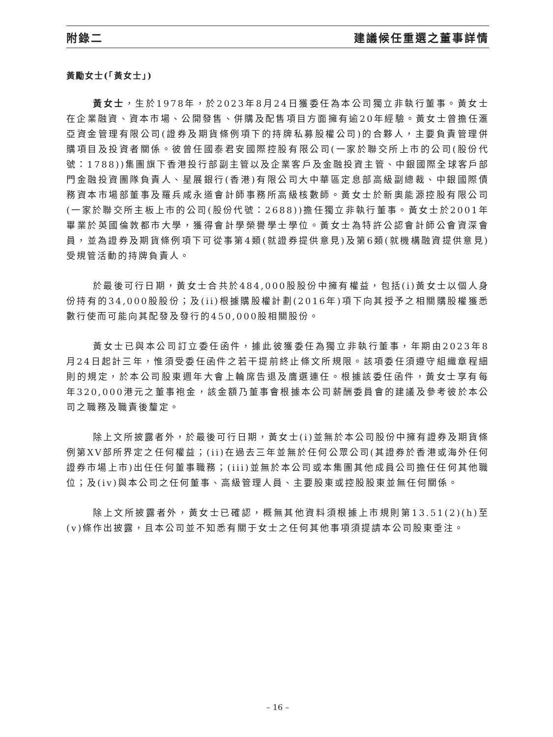附錄二 建議候任重選之董事詳情
黃勵女士(「黃女士」)
黃女士，生於1978年，於2023年8月24日獲委任為本公司獨立非執行董事。黃女士在企業融資、資本市場、公開發售、併購及配售項目方面擁有逾20年經驗。黃女士曾擔任滙亞資金管理有限公司(證券及期貨條例項下的持牌私募股權公司)的合夥人，主要負責管理併購項目及投資者關係。彼曾任國泰君安國際控股有限公司(一家於聯交所上市的公司(股份代號：1788))集團旗下香港投行部副主管以及企業客戶及金融投資主管、中銀國際全球客戶部門金融投資團隊負責人、星展銀行(香港)有限公司大中華區定息部高級副總裁、中銀國際債務資本市場部董事及羅兵咸永道會計師事務所高級核數師。黃女士於新奧能源控股有限公司(一家於聯交所主板上市的公司(股份代號：2688))擔任獨立非執行董事。黃女士於2001年畢業於英國倫敦都市大學，獲得會計學榮譽學士學位。黃女士為特許公認會計師公會資深會員，並為證券及期貨條例項下可從事第4類(就證券提供意見)及第6類(就機構融資提供意見)受規管活動的持牌負責人。
於最後可行日期，黃女士合共於484,000股股份中擁有權益，包括(i)黃女士以個人身份持有的34,000股股份；及(ii)根據購股權計劃(2016年)項下向其授予之相關購股權獲悉數行使而可能向其配發及發行的450,000股相關股份。
黃女士已與本公司訂立委任函件，據此彼獲委任為獨立非執行董事，年期由2023年8月24日起計三年，惟須受委任函件之若干提前終止條文所規限。該項委任須遵守組織章程細則的規定，於本公司股東週年大會上輪席告退及膺選連任。根據該委任函件，黃女士享有每年320,000港元之董事袍金，該金額乃董事會根據本公司薪酬委員會的建議及參考彼於本公司之職務及職責後釐定。
除上文所披露者外，於最後可行日期，黃女士(i)並無於本公司股份中擁有證券及期貨條例第XV部所界定之任何權益；(ii)在過去三年並無於任何公眾公司(其證券於香港或海外任何證券市場上市)出任任何董事職務；(iii)並無於本公司或本集團其他成員公司擔任任何其他職位；及(iv)與本公司之任何董事、高級管理人員、主要股東或控股股東並無任何關係。
除上文所披露者外，黃女士已確認，概無其他資料須根據上市規則第13.51(2)(h)至(v)條作出披露，且本公司並不知悉有關于女士之任何其他事項須提請本公司股東垂注。
– 16 –